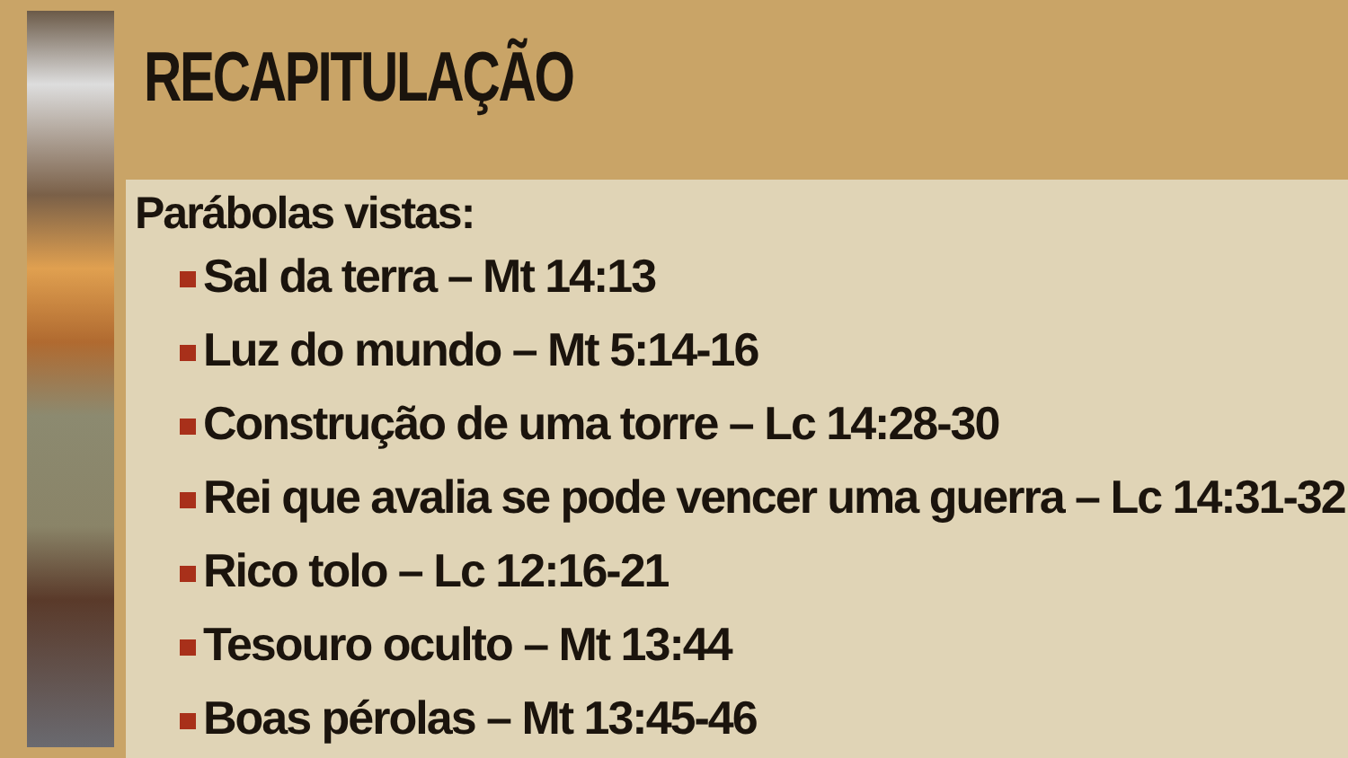RECAPITULAÇÃO
Parábolas vistas:
Sal da terra – Mt 14:13
Luz do mundo – Mt 5:14-16
Construção de uma torre – Lc 14:28-30
Rei que avalia se pode vencer uma guerra – Lc 14:31-32
Rico tolo – Lc 12:16-21
Tesouro oculto – Mt 13:44
Boas pérolas – Mt 13:45-46